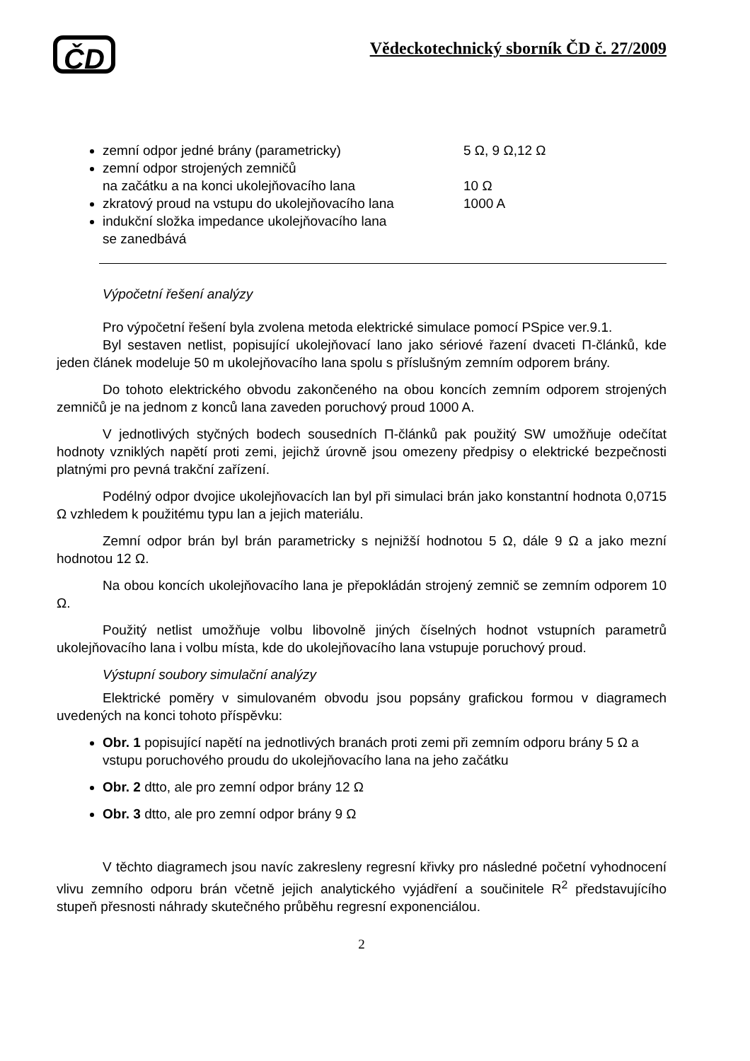ČD
Vědeckotechnický sborník ČD č. 27/2009
zemní odpor jedné brány (parametricky) 5 Ω, 9 Ω,12 Ω
zemní odpor strojených zemničů
na začátku a na konci ukolejňovacího lana
10 Ω
zkratový proud na vstupu do ukolejňovacího lana 1000 A
indukční složka impedance ukolejňovacího lana
se zanedbává
Výpočetní řešení analýzy
Pro výpočetní řešení byla zvolena metoda elektrické simulace pomocí PSpice ver.9.1.
Byl sestaven netlist, popisující ukolejňovací lano jako sériové řazení dvaceti Π-článků, kde jeden článek modeluje 50 m ukolejňovacího lana spolu s příslušným zemním odporem brány.
Do tohoto elektrického obvodu zakončeného na obou koncích zemním odporem strojených zemničů je na jednom z konců lana zaveden poruchový proud 1000 A.
V jednotlivých styčných bodech sousedních Π-článků pak použitý SW umožňuje odečítat hodnoty vzniklých napětí proti zemi, jejichž úrovně jsou omezeny předpisy o elektrické bezpečnosti platnými pro pevná trakční zařízení.
Podélný odpor dvojice ukolejňovacích lan byl při simulaci brán jako konstantní hodnota 0,0715 Ω vzhledem k použitému typu lan a jejich materiálu.
Zemní odpor brán byl brán parametricky s nejnižší hodnotou 5 Ω, dále 9 Ω a jako mezní hodnotou 12 Ω.
Na obou koncích ukolejňovacího lana je přepokládán strojený zemnič se zemním odporem 10 Ω.
Použitý netlist umožňuje volbu libovolně jiných číselných hodnot vstupních parametrů ukolejňovacího lana i volbu místa, kde do ukolejňovacího lana vstupuje poruchový proud.
Výstupní soubory simulační analýzy
Elektrické poměry v simulovaném obvodu jsou popsány grafickou formou v diagramech uvedených na konci tohoto příspěvku:
Obr. 1 popisující napětí na jednotlivých branách proti zemi při zemním odporu brány 5 Ω a vstupu poruchového proudu do ukolejňovacího lana na jeho začátku
Obr. 2 dtto, ale pro zemní odpor brány 12 Ω
Obr. 3 dtto, ale pro zemní odpor brány 9 Ω
V těchto diagramech jsou navíc zakresleny regresní křivky pro následné početní vyhodnocení vlivu zemního odporu brán včetně jejich analytického vyjádření a součinitele R<sup>2</sup> představujícího stupeň přesnosti náhrady skutečného průběhu regresní exponenciálou.
2